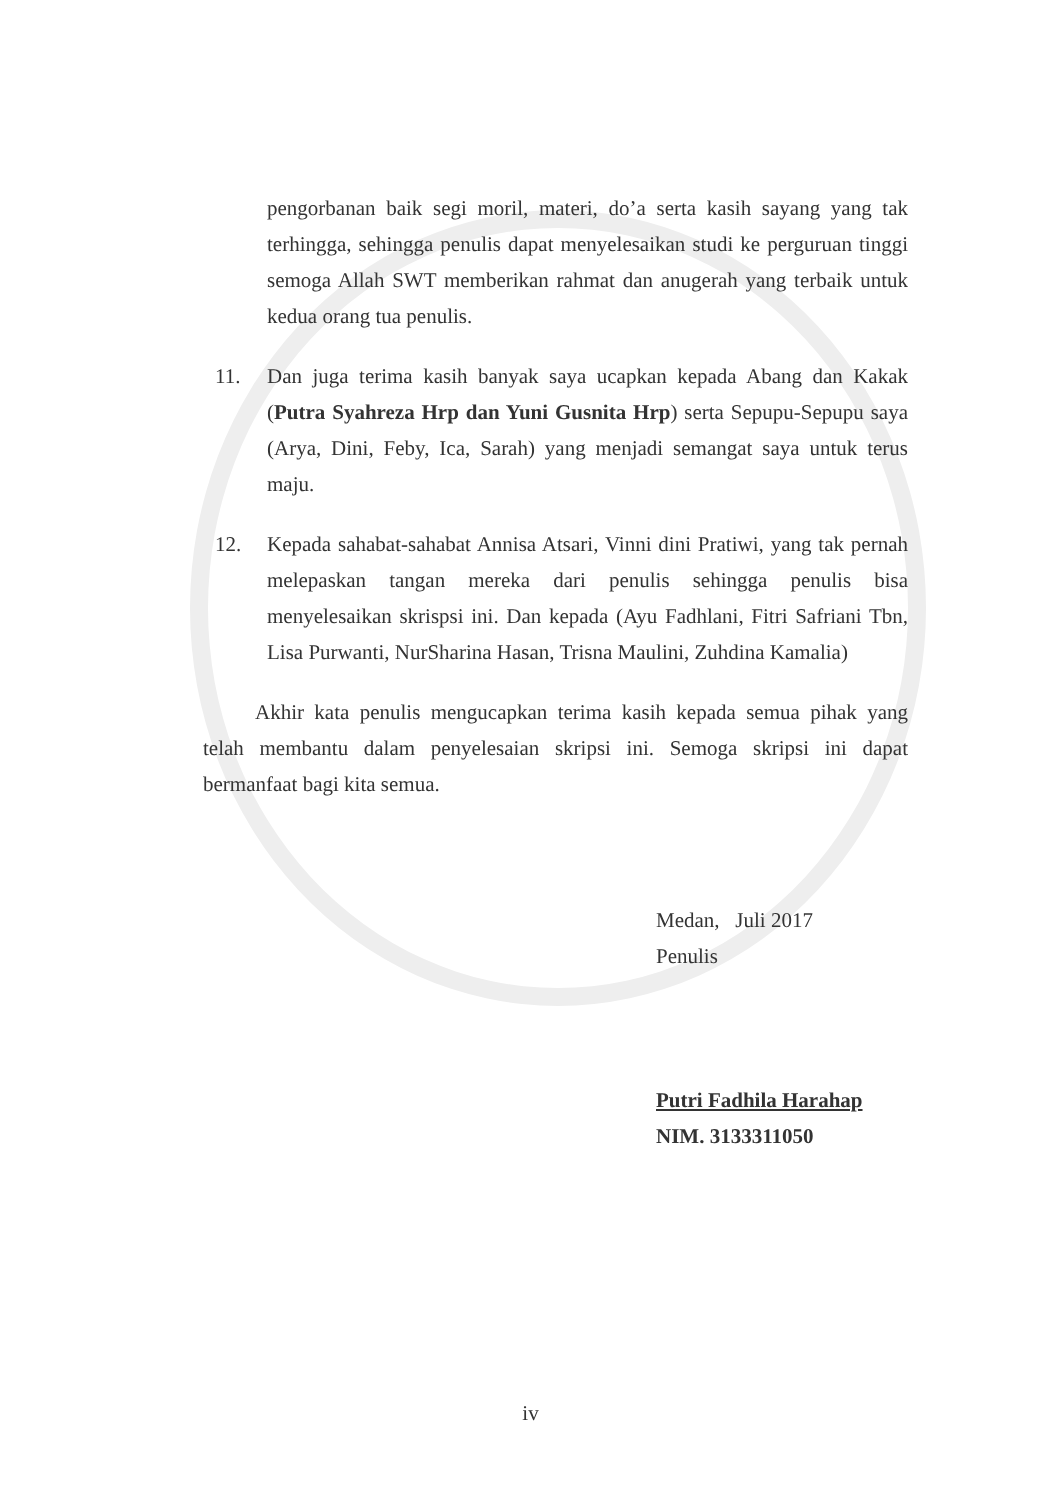pengorbanan baik segi moril, materi, do’a serta kasih sayang yang tak terhingga, sehingga penulis dapat menyelesaikan studi ke perguruan tinggi semoga Allah SWT memberikan rahmat dan anugerah yang terbaik untuk kedua orang tua penulis.
11. Dan juga terima kasih banyak saya ucapkan kepada Abang dan Kakak (Putra Syahreza Hrp dan Yuni Gusnita Hrp) serta Sepupu-Sepupu saya (Arya, Dini, Feby, Ica, Sarah) yang menjadi semangat saya untuk terus maju.
12. Kepada sahabat-sahabat Annisa Atsari, Vinni dini Pratiwi, yang tak pernah melepaskan tangan mereka dari penulis sehingga penulis bisa menyelesaikan skrispsi ini. Dan kepada (Ayu Fadhlani, Fitri Safriani Tbn, Lisa Purwanti, NurSharina Hasan, Trisna Maulini, Zuhdina Kamalia)
Akhir kata penulis mengucapkan terima kasih kepada semua pihak yang telah membantu dalam penyelesaian skripsi ini. Semoga skripsi ini dapat bermanfaat bagi kita semua.
Medan, Juli 2017
Penulis
Putri Fadhila Harahap
NIM. 3133311050
iv